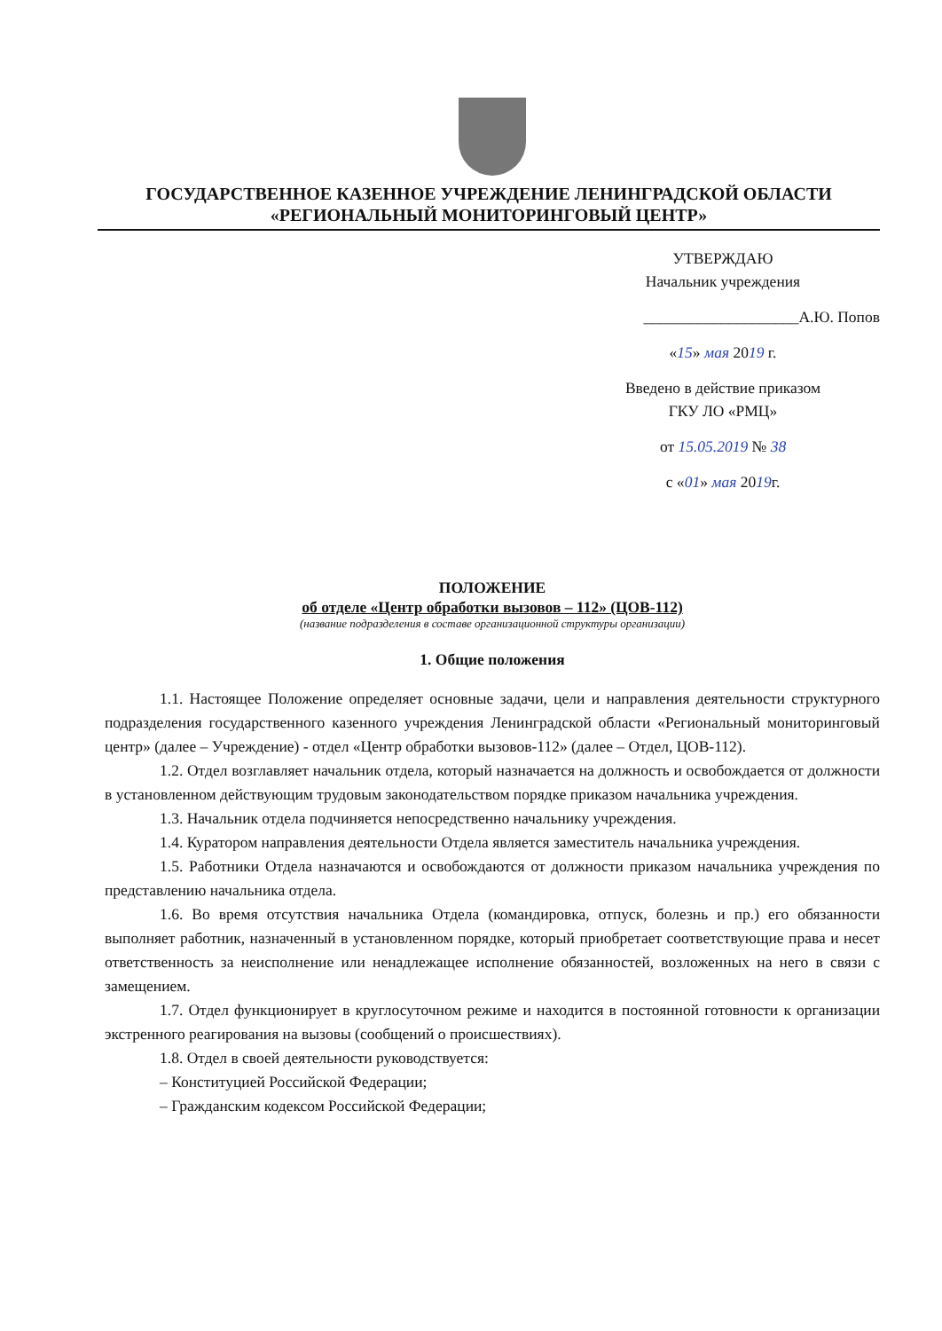ГОСУДАРСТВЕННОЕ КАЗЕННОЕ УЧРЕЖДЕНИЕ ЛЕНИНГРАДСКОЙ ОБЛАСТИ
«РЕГИОНАЛЬНЫЙ МОНИТОРИНГОВЫЙ ЦЕНТР»
УТВЕРЖДАЮ
Начальник учреждения
____________________А.Ю. Попов
«15» мая 2019 г.
Введено в действие приказом
ГКУ ЛО «РМЦ»
от 15.05.2019 № 38
с «01» мая 2019г.
ПОЛОЖЕНИЕ
об отделе «Центр обработки вызовов – 112» (ЦОВ-112)
(название подразделения в составе организационной структуры организации)
1. Общие положения
1.1. Настоящее Положение определяет основные задачи, цели и направления деятельности структурного подразделения государственного казенного учреждения Ленинградской области «Региональный мониторинговый центр» (далее – Учреждение) - отдел «Центр обработки вызовов-112» (далее – Отдел, ЦОВ-112).
1.2. Отдел возглавляет начальник отдела, который назначается на должность и освобождается от должности в установленном действующим трудовым законодательством порядке приказом начальника учреждения.
1.3. Начальник отдела подчиняется непосредственно начальнику учреждения.
1.4. Куратором направления деятельности Отдела является заместитель начальника учреждения.
1.5. Работники Отдела назначаются и освобождаются от должности приказом начальника учреждения по представлению начальника отдела.
1.6. Во время отсутствия начальника Отдела (командировка, отпуск, болезнь и пр.) его обязанности выполняет работник, назначенный в установленном порядке, который приобретает соответствующие права и несет ответственность за неисполнение или ненадлежащее исполнение обязанностей, возложенных на него в связи с замещением.
1.7. Отдел функционирует в круглосуточном режиме и находится в постоянной готовности к организации экстренного реагирования на вызовы (сообщений о происшествиях).
1.8. Отдел в своей деятельности руководствуется:
– Конституцией Российской Федерации;
– Гражданским кодексом Российской Федерации;